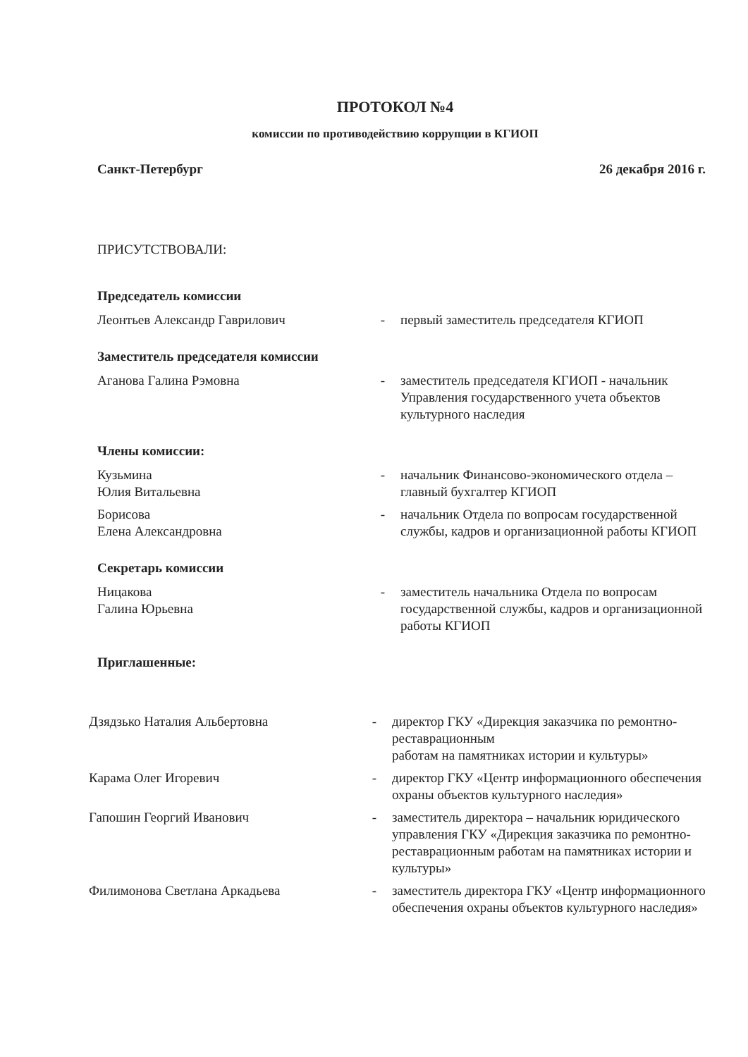ПРОТОКОЛ №4
комиссии по противодействию коррупции в КГИОП
Санкт-Петербург 26 декабря 2016 г.
ПРИСУТСТВОВАЛИ:
Председатель комиссии
| Леонтьев Александр Гаврилович | - | первый заместитель председателя КГИОП |
Заместитель председателя комиссии
| Аганова Галина Рэмовна | - | заместитель председателя КГИОП - начальник Управления государственного учета объектов культурного наследия |
Члены комиссии:
| Кузьмина Юлия Витальевна | - | начальник Финансово-экономического отдела – главный бухгалтер КГИОП |
| Борисова Елена Александровна | - | начальник Отдела по вопросам государственной службы, кадров и организационной работы КГИОП |
Секретарь комиссии
| Ницакова Галина Юрьевна | - | заместитель начальника Отдела по вопросам государственной службы, кадров и организационной работы КГИОП |
Приглашенные:
| Дзядзько Наталия Альбертовна | - | директор ГКУ «Дирекция заказчика по ремонтно-реставрационным работам на памятниках истории и культуры» |
| Карама Олег Игоревич | - | директор ГКУ «Центр информационного обеспечения охраны объектов культурного наследия» |
| Гапошин Георгий Иванович | - | заместитель директора – начальник юридического управления ГКУ «Дирекция заказчика по ремонтно-реставрационным работам на памятниках истории и культуры» |
| Филимонова Светлана Аркадьева | - | заместитель директора ГКУ «Центр информационного обеспечения охраны объектов культурного наследия» |